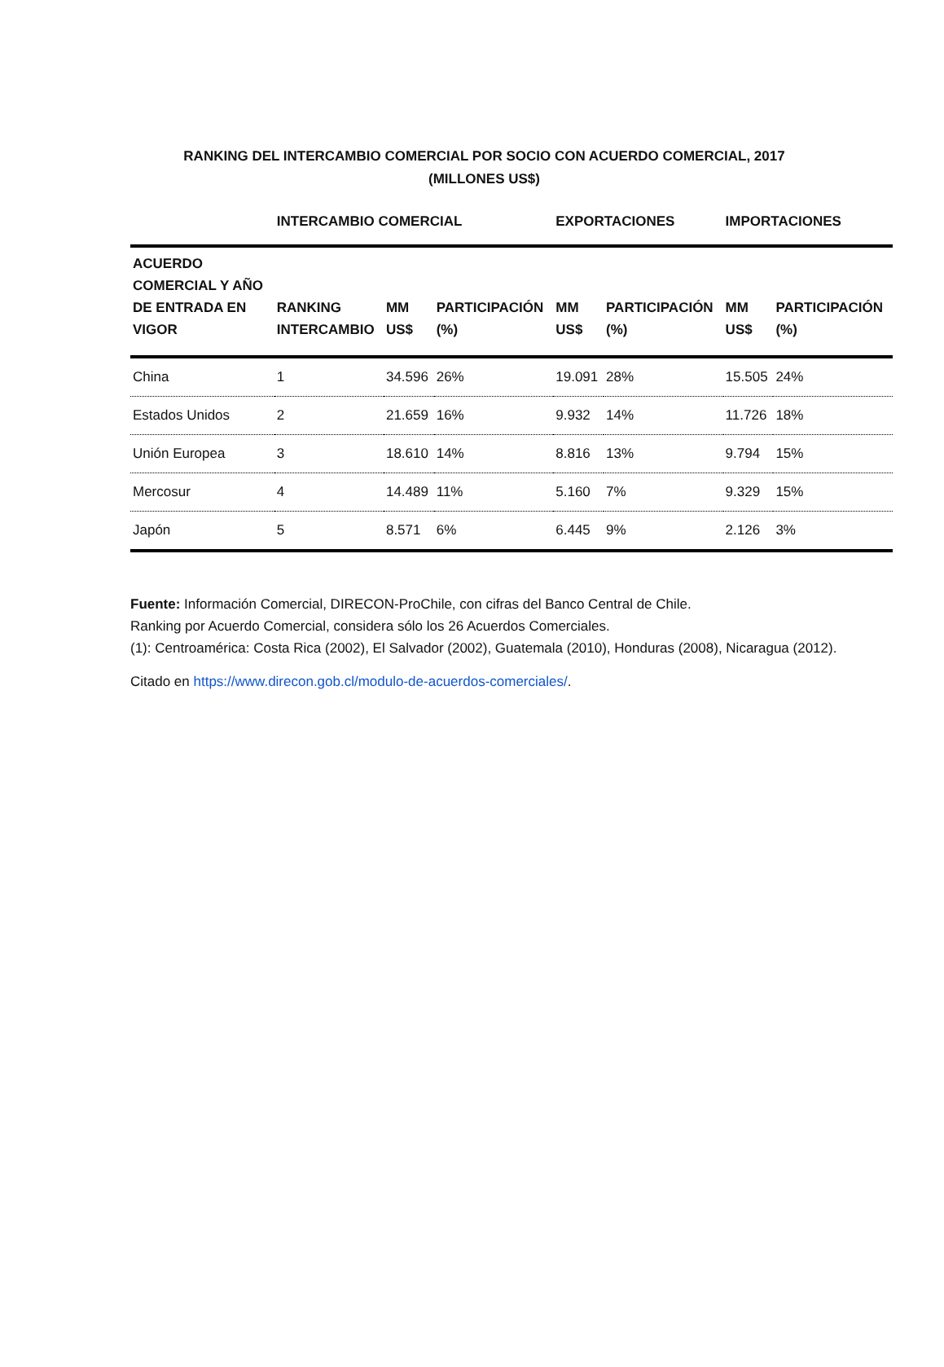RANKING DEL INTERCAMBIO COMERCIAL POR SOCIO CON ACUERDO COMERCIAL, 2017
(MILLONES US$)
| | INTERCAMBIO COMERCIAL | | | EXPORTACIONES | | IMPORTACIONES | |
| --- | --- | --- | --- | --- | --- | --- | --- |
| ACUERDO COMERCIAL Y AÑO DE ENTRADA EN VIGOR | RANKING INTERCAMBIO | MM US$ | PARTICIPACIÓN (%) | MM US$ | PARTICIPACIÓN (%) | MM US$ | PARTICIPACIÓN (%) |
| China | 1 | 34.596 | 26% | 19.091 | 28% | 15.505 | 24% |
| Estados Unidos | 2 | 21.659 | 16% | 9.932 | 14% | 11.726 | 18% |
| Unión Europea | 3 | 18.610 | 14% | 8.816 | 13% | 9.794 | 15% |
| Mercosur | 4 | 14.489 | 11% | 5.160 | 7% | 9.329 | 15% |
| Japón | 5 | 8.571 | 6% | 6.445 | 9% | 2.126 | 3% |
Fuente: Información Comercial, DIRECON-ProChile, con cifras del Banco Central de Chile.
Ranking por Acuerdo Comercial, considera sólo los 26 Acuerdos Comerciales.
(1): Centroamérica: Costa Rica (2002), El Salvador (2002), Guatemala (2010), Honduras (2008), Nicaragua (2012).
Citado en https://www.direcon.gob.cl/modulo-de-acuerdos-comerciales/.